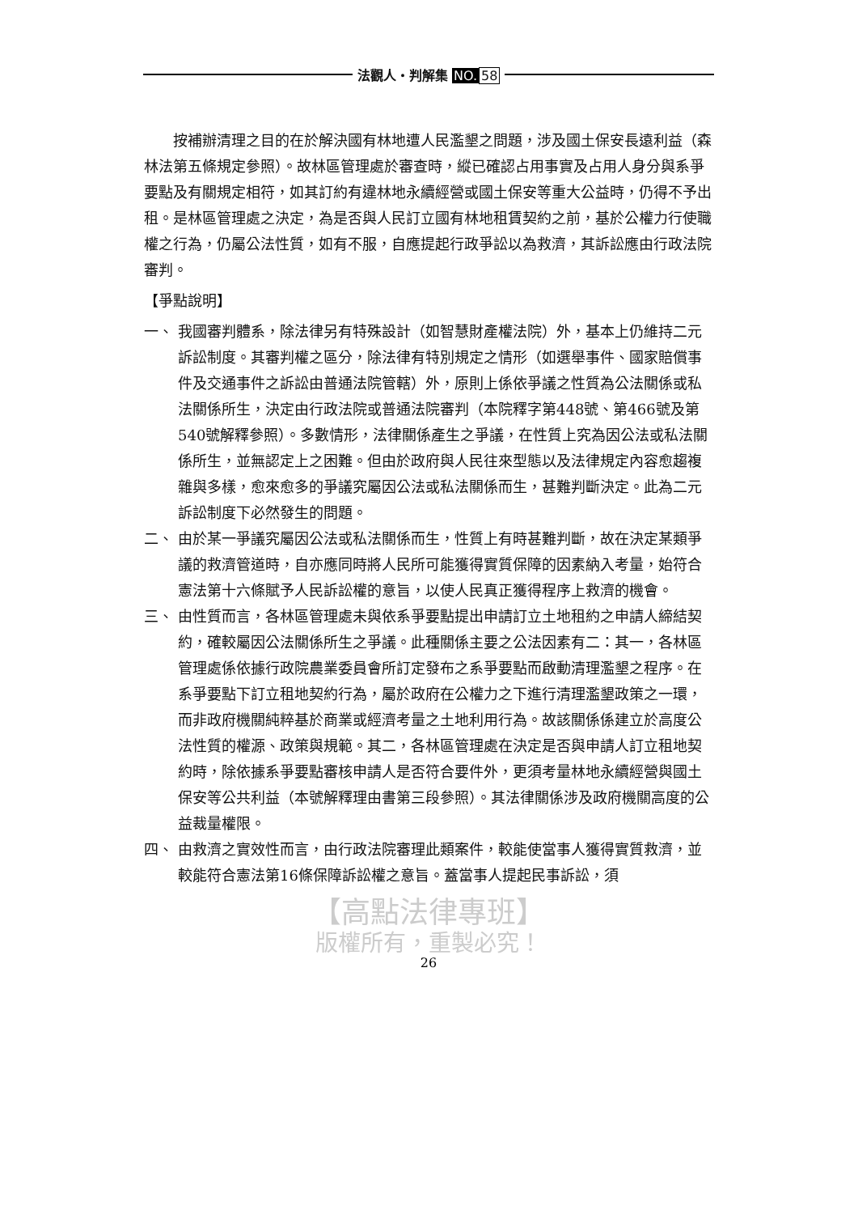法觀人・判解集 NO. 58
按補辦清理之目的在於解決國有林地遭人民濫墾之問題，涉及國土保安長遠利益（森林法第五條規定參照）。故林區管理處於審查時，縱已確認占用事實及占用人身分與系爭要點及有關規定相符，如其訂約有違林地永續經營或國土保安等重大公益時，仍得不予出租。是林區管理處之決定，為是否與人民訂立國有林地租賃契約之前，基於公權力行使職權之行為，仍屬公法性質，如有不服，自應提起行政爭訟以為救濟，其訴訟應由行政法院審判。
【爭點說明】
一、 我國審判體系，除法律另有特殊設計（如智慧財產權法院）外，基本上仍維持二元訴訟制度。其審判權之區分，除法律有特別規定之情形（如選舉事件、國家賠償事件及交通事件之訴訟由普通法院管轄）外，原則上係依爭議之性質為公法關係或私法關係所生，決定由行政法院或普通法院審判（本院釋字第448號、第466號及第540號解釋參照）。多數情形，法律關係產生之爭議，在性質上究為因公法或私法關係所生，並無認定上之困難。但由於政府與人民往來型態以及法律規定內容愈趨複雜與多樣，愈來愈多的爭議究屬因公法或私法關係而生，甚難判斷決定。此為二元訴訟制度下必然發生的問題。
二、 由於某一爭議究屬因公法或私法關係而生，性質上有時甚難判斷，故在決定某類爭議的救濟管道時，自亦應同時將人民所可能獲得實質保障的因素納入考量，始符合憲法第十六條賦予人民訴訟權的意旨，以使人民真正獲得程序上救濟的機會。
三、 由性質而言，各林區管理處未與依系爭要點提出申請訂立土地租約之申請人締結契約，確較屬因公法關係所生之爭議。此種關係主要之公法因素有二：其一，各林區管理處係依據行政院農業委員會所訂定發布之系爭要點而啟動清理濫墾之程序。在系爭要點下訂立租地契約行為，屬於政府在公權力之下進行清理濫墾政策之一環，而非政府機關純粹基於商業或經濟考量之土地利用行為。故該關係係建立於高度公法性質的權源、政策與規範。其二，各林區管理處在決定是否與申請人訂立租地契約時，除依據系爭要點審核申請人是否符合要件外，更須考量林地永續經營與國土保安等公共利益（本號解釋理由書第三段參照）。其法律關係涉及政府機關高度的公益裁量權限。
四、 由救濟之實效性而言，由行政法院審理此類案件，較能使當事人獲得實質救濟，並較能符合憲法第16條保障訴訟權之意旨。蓋當事人提起民事訴訟，須
【高點法律專班】
版權所有，重製必究！
26